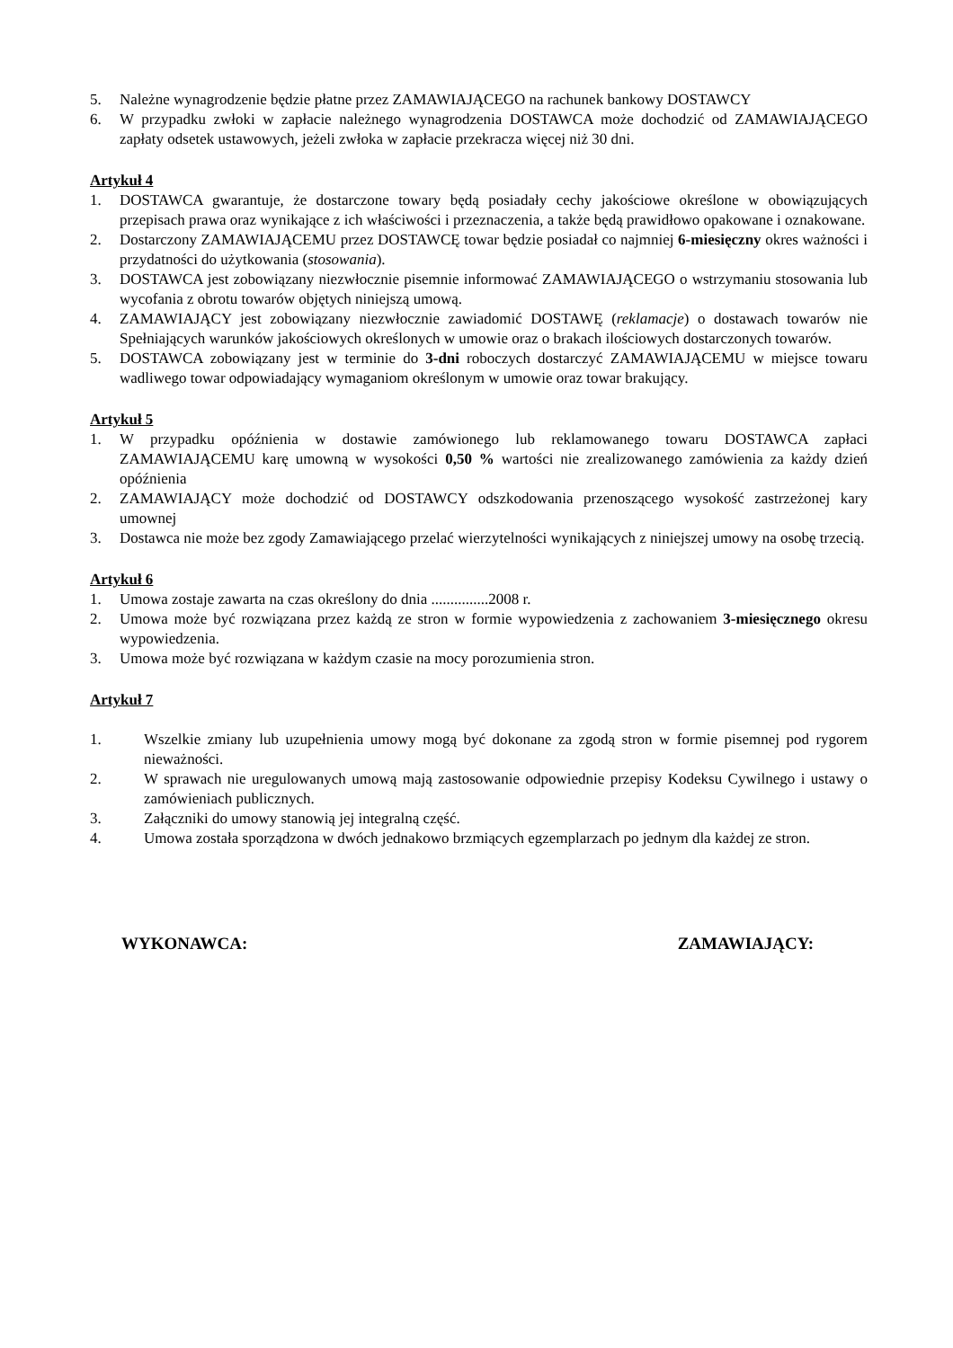5. Należne wynagrodzenie będzie płatne przez ZAMAWIAJĄCEGO na rachunek bankowy DOSTAWCY
6. W przypadku zwłoki w zapłacie należnego wynagrodzenia DOSTAWCA może dochodzić od ZAMAWIAJĄCEGO zapłaty odsetek ustawowych, jeżeli zwłoka w zapłacie przekracza więcej niż 30 dni.
Artykuł 4
1. DOSTAWCA gwarantuje, że dostarczone towary będą posiadały cechy jakościowe określone w obowiązujących przepisach prawa oraz wynikające z ich właściwości i przeznaczenia, a także będą prawidłowo opakowane i oznakowane.
2. Dostarczony ZAMAWIAJĄCEMU przez DOSTAWCĘ towar będzie posiadał co najmniej 6-miesięczny okres ważności i przydatności do użytkowania (stosowania).
3. DOSTAWCA jest zobowiązany niezwłocznie pisemnie informować ZAMAWIAJĄCEGO o wstrzymaniu stosowania lub wycofania z obrotu towarów objętych niniejszą umową.
4. ZAMAWIAJĄCY jest zobowiązany niezwłocznie zawiadomić DOSTAWĘ (reklamacje) o dostawach towarów nie Spełniających warunków jakościowych określonych w umowie oraz o brakach ilościowych dostarczonych towarów.
5. DOSTAWCA zobowiązany jest w terminie do 3-dni roboczych dostarczyć ZAMAWIAJĄCEMU w miejsce towaru wadliwego towar odpowiadający wymaganiom określonym w umowie oraz towar brakujący.
Artykuł 5
1. W przypadku opóźnienia w dostawie zamówionego lub reklamowanego towaru DOSTAWCA zapłaci ZAMAWIAJĄCEMU karę umowną w wysokości 0,50 % wartości nie zrealizowanego zamówienia za każdy dzień opóźnienia
2. ZAMAWIAJĄCY może dochodzić od DOSTAWCY odszkodowania przenoszącego wysokość zastrzeżonej kary umownej
3. Dostawca nie może bez zgody Zamawiającego przelać wierzytelności wynikających z niniejszej umowy na osobę trzecią.
Artykuł 6
1. Umowa zostaje zawarta na czas określony do dnia ...............2008 r.
2. Umowa może być rozwiązana przez każdą ze stron w formie wypowiedzenia z zachowaniem 3-miesięcznego okresu wypowiedzenia.
3. Umowa może być rozwiązana w każdym czasie na mocy porozumienia stron.
Artykuł 7
1. Wszelkie zmiany lub uzupełnienia umowy mogą być dokonane za zgodą stron w formie pisemnej pod rygorem nieważności.
2. W sprawach nie uregulowanych umową mają zastosowanie odpowiednie przepisy Kodeksu Cywilnego i ustawy o zamówieniach publicznych.
3. Załączniki do umowy stanowią jej integralną część.
4. Umowa została sporządzona w dwóch jednakowo brzmiących egzemplarzach po jednym dla każdej ze stron.
WYKONAWCA: ZAMAWIAJĄCY: